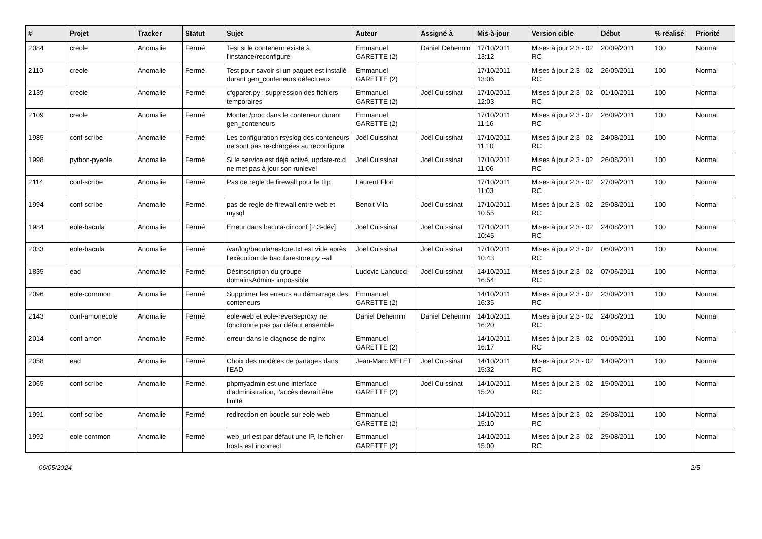| # | Projet | Tracker | Statut | Sujet | Auteur | Assigné à | Mis-à-jour | Version cible | Début | % réalisé | Priorité |
| --- | --- | --- | --- | --- | --- | --- | --- | --- | --- | --- | --- |
| 2084 | creole | Anomalie | Fermé | Test si le conteneur existe à l'instance/reconfigure | Emmanuel GARETTE (2) | Daniel Dehennin | 17/10/2011 13:12 | Mises à jour 2.3 - 02 RC | 20/09/2011 | 100 | Normal |
| 2110 | creole | Anomalie | Fermé | Test pour savoir si un paquet est installé durant gen_conteneurs défectueux | Emmanuel GARETTE (2) | | 17/10/2011 13:06 | Mises à jour 2.3 - 02 RC | 26/09/2011 | 100 | Normal |
| 2139 | creole | Anomalie | Fermé | cfgparer.py : suppression des fichiers temporaires | Emmanuel GARETTE (2) | Joël Cuissinat | 17/10/2011 12:03 | Mises à jour 2.3 - 02 RC | 01/10/2011 | 100 | Normal |
| 2109 | creole | Anomalie | Fermé | Monter /proc dans le conteneur durant gen_conteneurs | Emmanuel GARETTE (2) | | 17/10/2011 11:16 | Mises à jour 2.3 - 02 RC | 26/09/2011 | 100 | Normal |
| 1985 | conf-scribe | Anomalie | Fermé | Les configuration rsyslog des conteneurs ne sont pas re-chargées au reconfigure | Joël Cuissinat | Joël Cuissinat | 17/10/2011 11:10 | Mises à jour 2.3 - 02 RC | 24/08/2011 | 100 | Normal |
| 1998 | python-pyeole | Anomalie | Fermé | Si le service est déjà activé, update-rc.d ne met pas à jour son runlevel | Joël Cuissinat | Joël Cuissinat | 17/10/2011 11:06 | Mises à jour 2.3 - 02 RC | 26/08/2011 | 100 | Normal |
| 2114 | conf-scribe | Anomalie | Fermé | Pas de regle de firewall pour le tftp | Laurent Flori | | 17/10/2011 11:03 | Mises à jour 2.3 - 02 RC | 27/09/2011 | 100 | Normal |
| 1994 | conf-scribe | Anomalie | Fermé | pas de regle de firewall entre web et mysql | Benoit Vila | Joël Cuissinat | 17/10/2011 10:55 | Mises à jour 2.3 - 02 RC | 25/08/2011 | 100 | Normal |
| 1984 | eole-bacula | Anomalie | Fermé | Erreur dans bacula-dir.conf [2.3-dév] | Joël Cuissinat | Joël Cuissinat | 17/10/2011 10:45 | Mises à jour 2.3 - 02 RC | 24/08/2011 | 100 | Normal |
| 2033 | eole-bacula | Anomalie | Fermé | /var/log/bacula/restore.txt est vide après l'exécution de bacularestore.py --all | Joël Cuissinat | Joël Cuissinat | 17/10/2011 10:43 | Mises à jour 2.3 - 02 RC | 06/09/2011 | 100 | Normal |
| 1835 | ead | Anomalie | Fermé | Désinscription du groupe domainsAdmins impossible | Ludovic Landucci | Joël Cuissinat | 14/10/2011 16:54 | Mises à jour 2.3 - 02 RC | 07/06/2011 | 100 | Normal |
| 2096 | eole-common | Anomalie | Fermé | Supprimer les erreurs au démarrage des conteneurs | Emmanuel GARETTE (2) | | 14/10/2011 16:35 | Mises à jour 2.3 - 02 RC | 23/09/2011 | 100 | Normal |
| 2143 | conf-amonecole | Anomalie | Fermé | eole-web et eole-reverseproxy ne fonctionne pas par défaut ensemble | Daniel Dehennin | Daniel Dehennin | 14/10/2011 16:20 | Mises à jour 2.3 - 02 RC | 24/08/2011 | 100 | Normal |
| 2014 | conf-amon | Anomalie | Fermé | erreur dans le diagnose de nginx | Emmanuel GARETTE (2) | | 14/10/2011 16:17 | Mises à jour 2.3 - 02 RC | 01/09/2011 | 100 | Normal |
| 2058 | ead | Anomalie | Fermé | Choix des modèles de partages dans l'EAD | Jean-Marc MELET | Joël Cuissinat | 14/10/2011 15:32 | Mises à jour 2.3 - 02 RC | 14/09/2011 | 100 | Normal |
| 2065 | conf-scribe | Anomalie | Fermé | phpmyadmin est une interface d'administration, l'accès devrait être limité | Emmanuel GARETTE (2) | Joël Cuissinat | 14/10/2011 15:20 | Mises à jour 2.3 - 02 RC | 15/09/2011 | 100 | Normal |
| 1991 | conf-scribe | Anomalie | Fermé | redirection en boucle sur eole-web | Emmanuel GARETTE (2) | | 14/10/2011 15:10 | Mises à jour 2.3 - 02 RC | 25/08/2011 | 100 | Normal |
| 1992 | eole-common | Anomalie | Fermé | web_url est par défaut une IP, le fichier hosts est incorrect | Emmanuel GARETTE (2) | | 14/10/2011 15:00 | Mises à jour 2.3 - 02 RC | 25/08/2011 | 100 | Normal |
06/05/2024 2/5